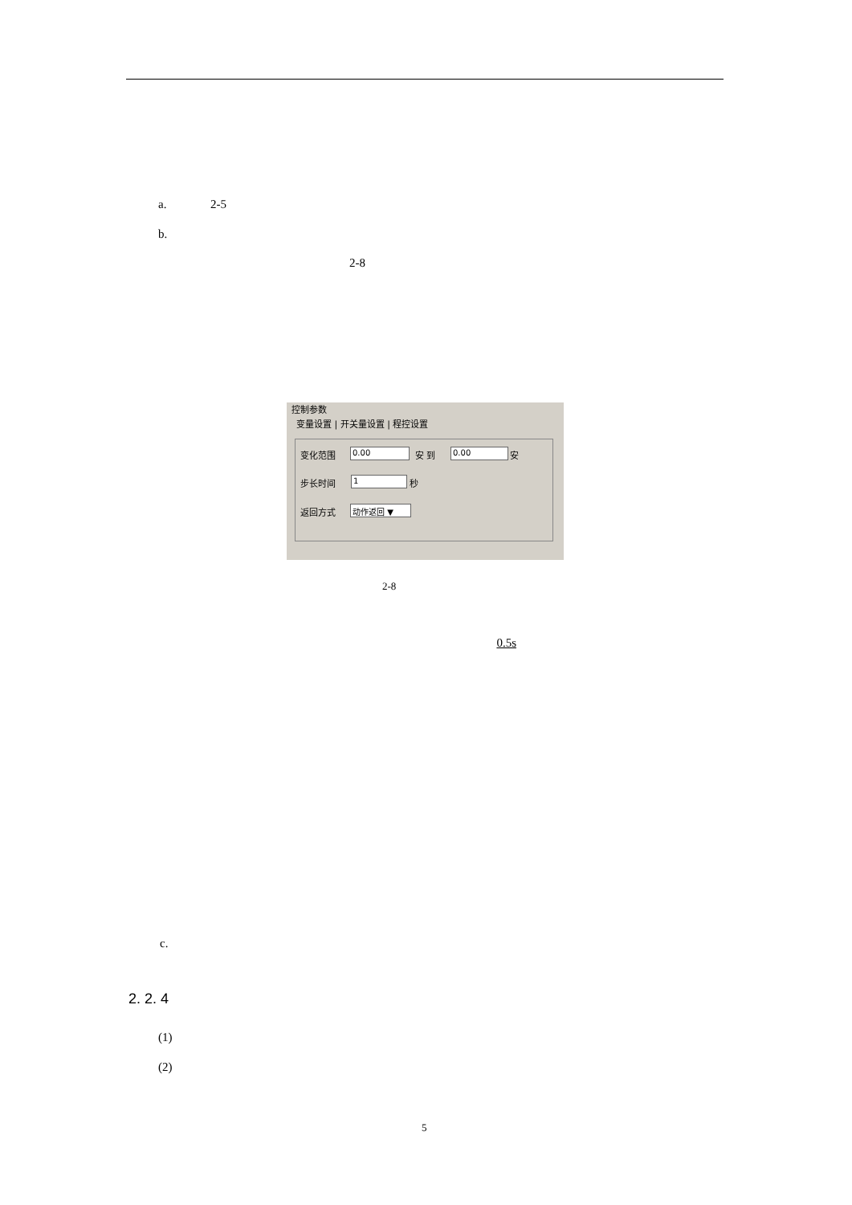a. 2-5
b.
2-8
控制参数
变量设置 | 开关量设置 | 程控设置
变化范围 0.00 安 到 0.00 安
步长时间 1 秒
返回方式 动作返回 ▼
2-8
0.5s
c.
2. 2. 4
(1)
(2)
5